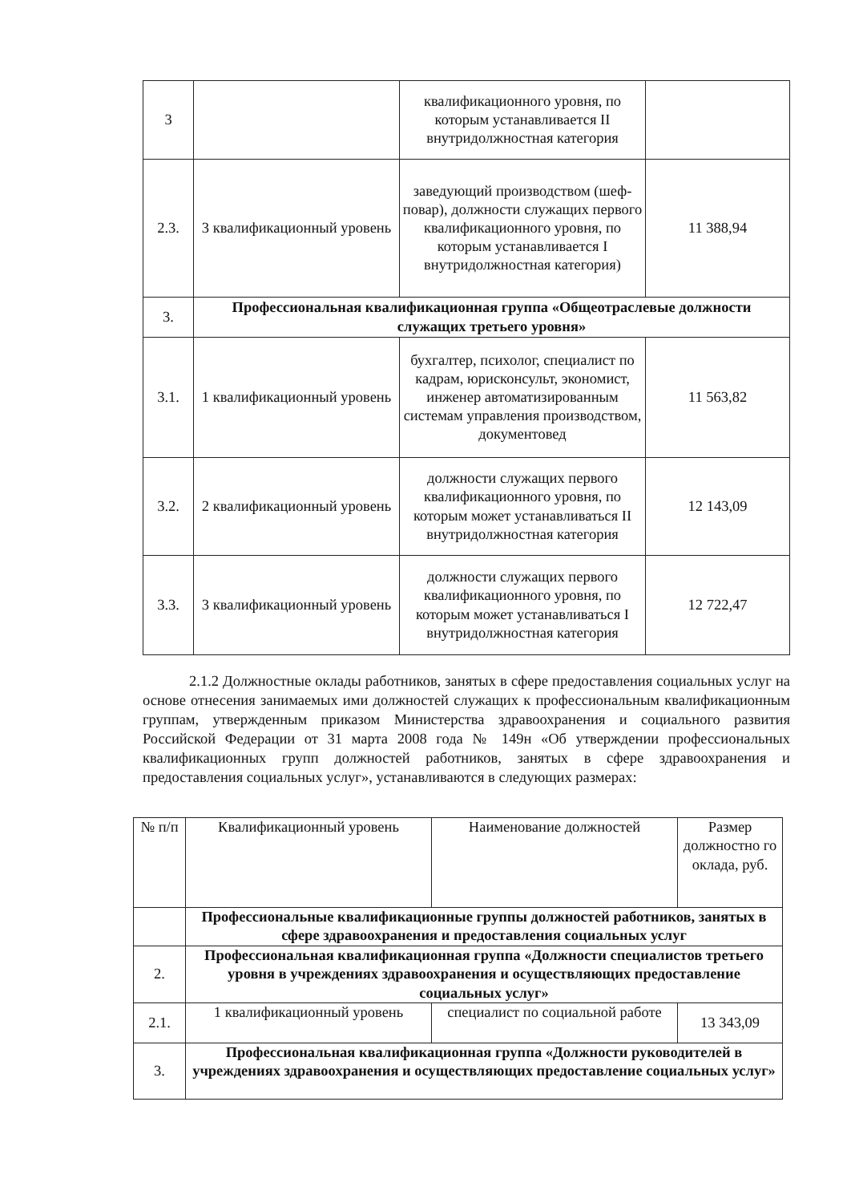| 3 | | квалификационного уровня, по которым устанавливается II внутридолжностная категория | |
| 2.3. | 3 квалификационный уровень | заведующий производством (шеф-повар), должности служащих первого квалификационного уровня, по которым устанавливается I внутридолжностная категория) | 11 388,94 |
| 3. | Профессиональная квалификационная группа «Общеотраслевые должности служащих третьего уровня» | | |
| 3.1. | 1 квалификационный уровень | бухгалтер, психолог, специалист по кадрам, юрисконсульт, экономист, инженер автоматизированным системам управления производством, документовед | 11 563,82 |
| 3.2. | 2 квалификационный уровень | должности служащих первого квалификационного уровня, по которым может устанавливаться II внутридолжностная категория | 12 143,09 |
| 3.3. | 3 квалификационный уровень | должности служащих первого квалификационного уровня, по которым может устанавливаться I внутридолжностная категория | 12 722,47 |
2.1.2 Должностные оклады работников, занятых в сфере предоставления социальных услуг на основе отнесения занимаемых ими должностей служащих к профессиональным квалификационным группам, утвержденным приказом Министерства здравоохранения и социального развития Российской Федерации от 31 марта 2008 года № 149н «Об утверждении профессиональных квалификационных групп должностей работников, занятых в сфере здравоохранения и предоставления социальных услуг», устанавливаются в следующих размерах:
| № п/п | Квалификационный уровень | Наименование должностей | Размер должностно го оклада, руб. |
| --- | --- | --- | --- |
| | Профессиональные квалификационные группы должностей работников, занятых в сфере здравоохранения и предоставления социальных услуг | | |
| 2. | Профессиональная квалификационная группа «Должности специалистов третьего уровня в учреждениях здравоохранения и осуществляющих предоставление социальных услуг» | | |
| 2.1. | 1 квалификационный уровень | специалист по социальной работе | 13 343,09 |
| 3. | Профессиональная квалификационная группа «Должности руководителей в учреждениях здравоохранения и осуществляющих предоставление социальных услуг» | | |